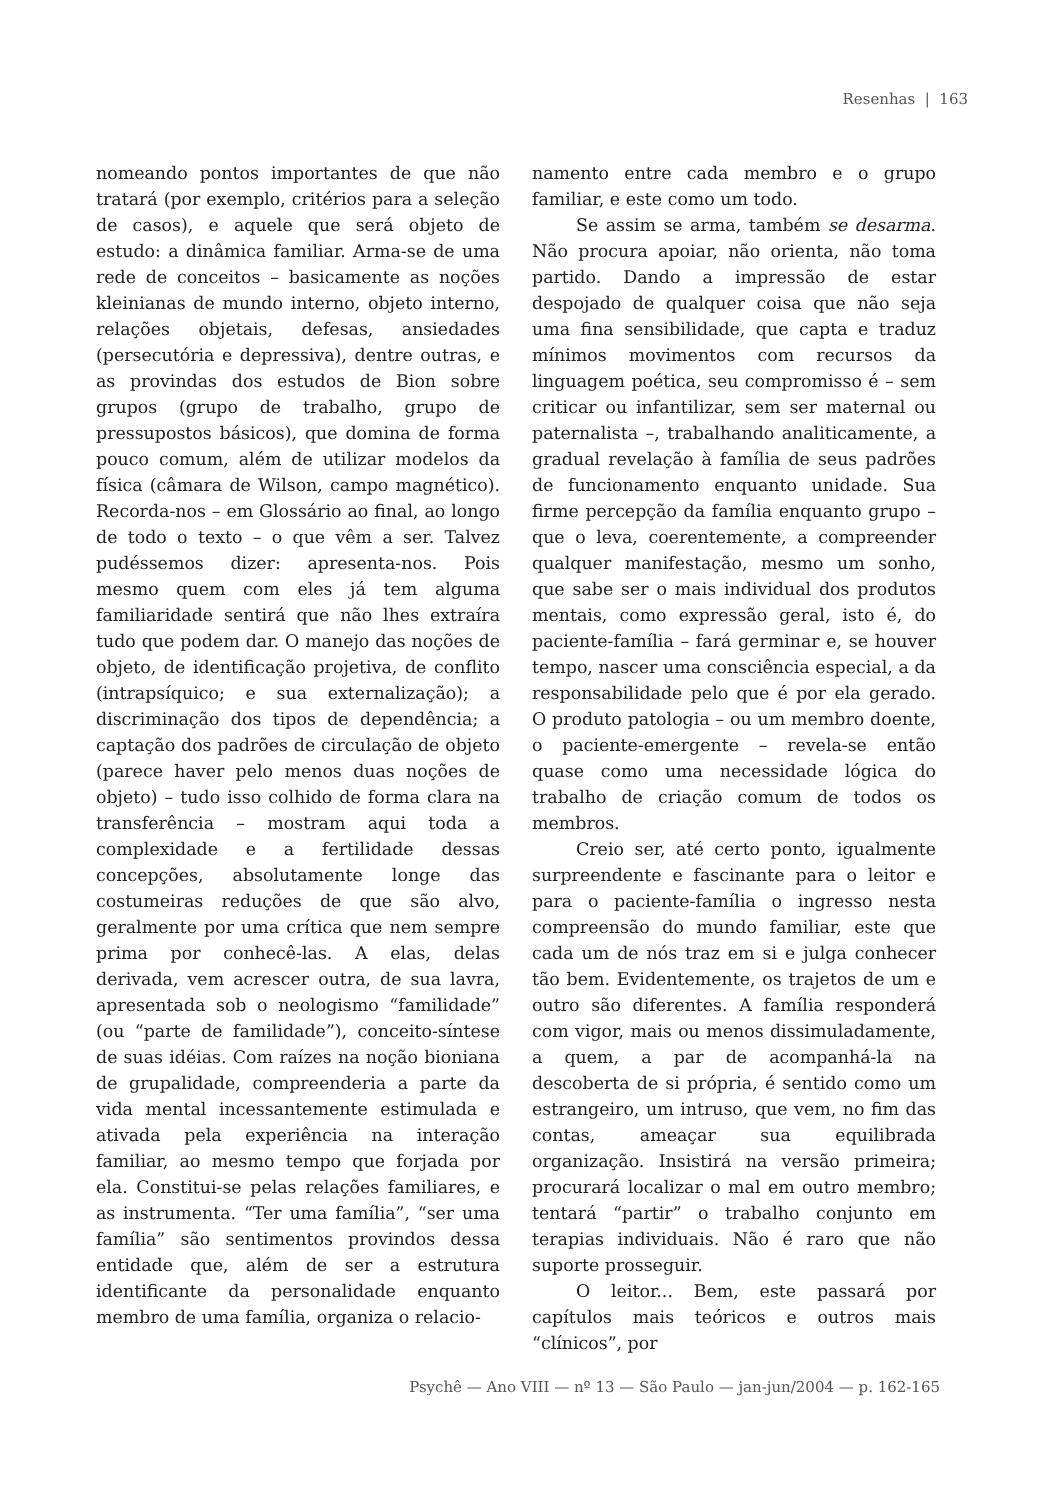Resenhas | 163
nomeando pontos importantes de que não tratará (por exemplo, critérios para a seleção de casos), e aquele que será objeto de estudo: a dinâmica familiar. Arma-se de uma rede de conceitos – basicamente as noções kleinianas de mundo interno, objeto interno, relações objetais, defesas, ansiedades (persecutória e depressiva), dentre outras, e as provindas dos estudos de Bion sobre grupos (grupo de trabalho, grupo de pressupostos básicos), que domina de forma pouco comum, além de utilizar modelos da física (câmara de Wilson, campo magnético). Recorda-nos – em Glossário ao final, ao longo de todo o texto – o que vêm a ser. Talvez pudéssemos dizer: apresenta-nos. Pois mesmo quem com eles já tem alguma familiaridade sentirá que não lhes extraíra tudo que podem dar. O manejo das noções de objeto, de identificação projetiva, de conflito (intrapsíquico; e sua externalização); a discriminação dos tipos de dependência; a captação dos padrões de circulação de objeto (parece haver pelo menos duas noções de objeto) – tudo isso colhido de forma clara na transferência – mostram aqui toda a complexidade e a fertilidade dessas concepções, absolutamente longe das costumeiras reduções de que são alvo, geralmente por uma crítica que nem sempre prima por conhecê-las. A elas, delas derivada, vem acrescer outra, de sua lavra, apresentada sob o neologismo “familidade” (ou “parte de familidade”), conceito-síntese de suas idéias. Com raízes na noção bioniana de grupalidade, compreenderia a parte da vida mental incessantemente estimulada e ativada pela experiência na interação familiar, ao mesmo tempo que forjada por ela. Constitui-se pelas relações familiares, e as instrumenta. “Ter uma família”, “ser uma família” são sentimentos provindos dessa entidade que, além de ser a estrutura identificante da personalidade enquanto membro de uma família, organiza o relacio-
namento entre cada membro e o grupo familiar, e este como um todo.
Se assim se arma, também se desarma. Não procura apoiar, não orienta, não toma partido. Dando a impressão de estar despojado de qualquer coisa que não seja uma fina sensibilidade, que capta e traduz mínimos movimentos com recursos da linguagem poética, seu compromisso é – sem criticar ou infantilizar, sem ser maternal ou paternalista –, trabalhando analiticamente, a gradual revelação à família de seus padrões de funcionamento enquanto unidade. Sua firme percepção da família enquanto grupo – que o leva, coerentemente, a compreender qualquer manifestação, mesmo um sonho, que sabe ser o mais individual dos produtos mentais, como expressão geral, isto é, do paciente-família – fará germinar e, se houver tempo, nascer uma consciência especial, a da responsabilidade pelo que é por ela gerado. O produto patologia – ou um membro doente, o paciente-emergente – revela-se então quase como uma necessidade lógica do trabalho de criação comum de todos os membros.
Creio ser, até certo ponto, igualmente surpreendente e fascinante para o leitor e para o paciente-família o ingresso nesta compreensão do mundo familiar, este que cada um de nós traz em si e julga conhecer tão bem. Evidentemente, os trajetos de um e outro são diferentes. A família responderá com vigor, mais ou menos dissimuladamente, a quem, a par de acompanhá-la na descoberta de si própria, é sentido como um estrangeiro, um intruso, que vem, no fim das contas, ameaçar sua equilibrada organização. Insistirá na versão primeira; procurará localizar o mal em outro membro; tentará “partir” o trabalho conjunto em terapias individuais. Não é raro que não suporte prosseguir.
O leitor... Bem, este passará por capítulos mais teóricos e outros mais “clínicos”, por
Psychê — Ano VIII — nº 13 — São Paulo — jan-jun/2004 — p. 162-165